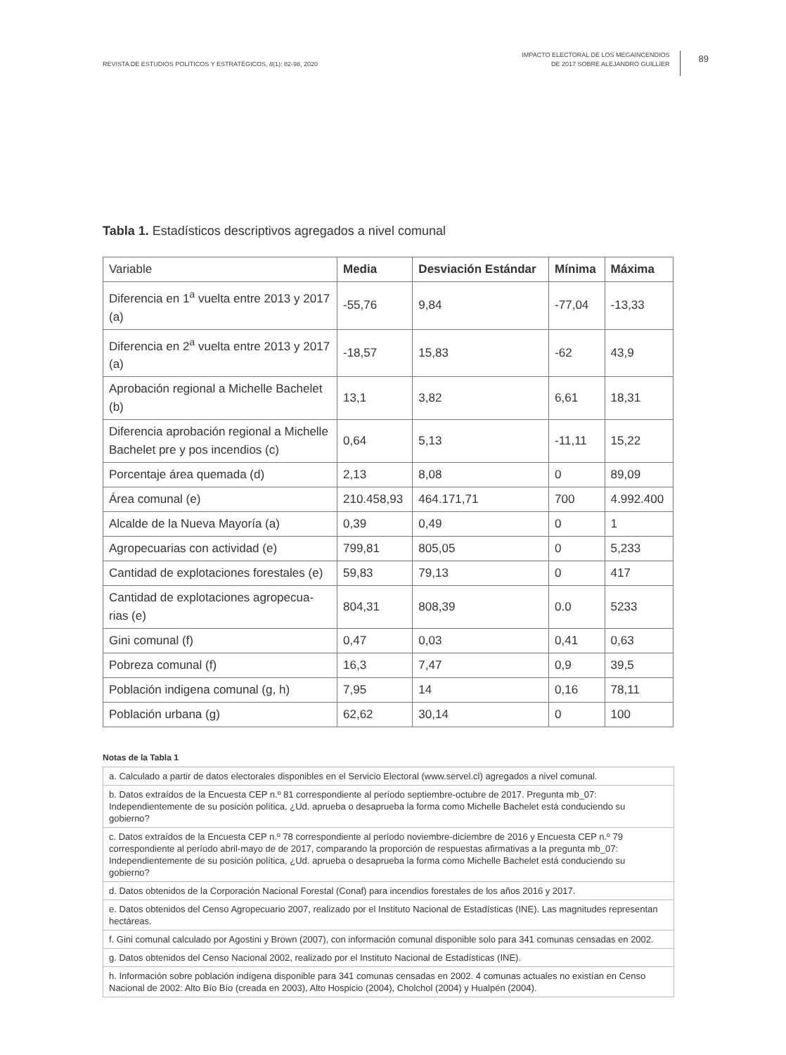REVISTA DE ESTUDIOS POLÍTICOS Y ESTRATÉGICOS, 8(1): 82-98, 2020
IMPACTO ELECTORAL DE LOS MEGAINCENDIOS
DE 2017 SOBRE ALEJANDRO GUILLIER
89
Tabla 1. Estadísticos descriptivos agregados a nivel comunal
| Variable | Media | Desviación Estándar | Mínima | Máxima |
| --- | --- | --- | --- | --- |
| Diferencia en 1<sup>a</sup> vuelta entre 2013 y 2017 (a) | -55,76 | 9,84 | -77,04 | -13,33 |
| Diferencia en 2<sup>a</sup> vuelta entre 2013 y 2017 (a) | -18,57 | 15,83 | -62 | 43,9 |
| Aprobación regional a Michelle Bachelet (b) | 13,1 | 3,82 | 6,61 | 18,31 |
| Diferencia aprobación regional a Michelle Bachelet pre y pos incendios (c) | 0,64 | 5,13 | -11,11 | 15,22 |
| Porcentaje área quemada (d) | 2,13 | 8,08 | 0 | 89,09 |
| Área comunal (e) | 210.458,93 | 464.171,71 | 700 | 4.992.400 |
| Alcalde de la Nueva Mayoría (a) | 0,39 | 0,49 | 0 | 1 |
| Agropecuarias con actividad (e) | 799,81 | 805,05 | 0 | 5,233 |
| Cantidad de explotaciones forestales (e) | 59,83 | 79,13 | 0 | 417 |
| Cantidad de explotaciones agropecua-rias (e) | 804,31 | 808,39 | 0.0 | 5233 |
| Gini comunal (f) | 0,47 | 0,03 | 0,41 | 0,63 |
| Pobreza comunal (f) | 16,3 | 7,47 | 0,9 | 39,5 |
| Población indigena comunal (g, h) | 7,95 | 14 | 0,16 | 78,11 |
| Población urbana (g) | 62,62 | 30,14 | 0 | 100 |
Notas de la Tabla 1
| a. Calculado a partir de datos electorales disponibles en el Servicio Electoral (www.servel.cl) agregados a nivel comunal. |
| b. Datos extraídos de la Encuesta CEP n.º 81 correspondiente al período septiembre-octubre de 2017. Pregunta mb_07: Independientemente de su posición política, ¿Ud. aprueba o desaprueba la forma como Michelle Bachelet está conduciendo su gobierno? |
| c. Datos extraídos de la Encuesta CEP n.º 78 correspondiente al período noviembre-diciembre de 2016 y Encuesta CEP n.º 79 correspondiente al período abril-mayo de de 2017, comparando la proporción de respuestas afirmativas a la pregunta mb_07: Independientemente de su posición política, ¿Ud. aprueba o desaprueba la forma como Michelle Bachelet está conduciendo su gobierno? |
| d. Datos obtenidos de la Corporación Nacional Forestal (Conaf) para incendios forestales de los años 2016 y 2017. |
| e. Datos obtenidos del Censo Agropecuario 2007, realizado por el Instituto Nacional de Estadísticas (INE). Las magnitudes representan hectáreas. |
| f. Gini comunal calculado por Agostini y Brown (2007), con información comunal disponible solo para 341 comunas censadas en 2002. |
| g. Datos obtenidos del Censo Nacional 2002, realizado por el Instituto Nacional de Estadísticas (INE). |
| h. Información sobre población indígena disponible para 341 comunas censadas en 2002. 4 comunas actuales no existían en Censo Nacional de 2002: Alto Bío Bío (creada en 2003), Alto Hospicio (2004), Cholchol (2004) y Hualpén (2004). |